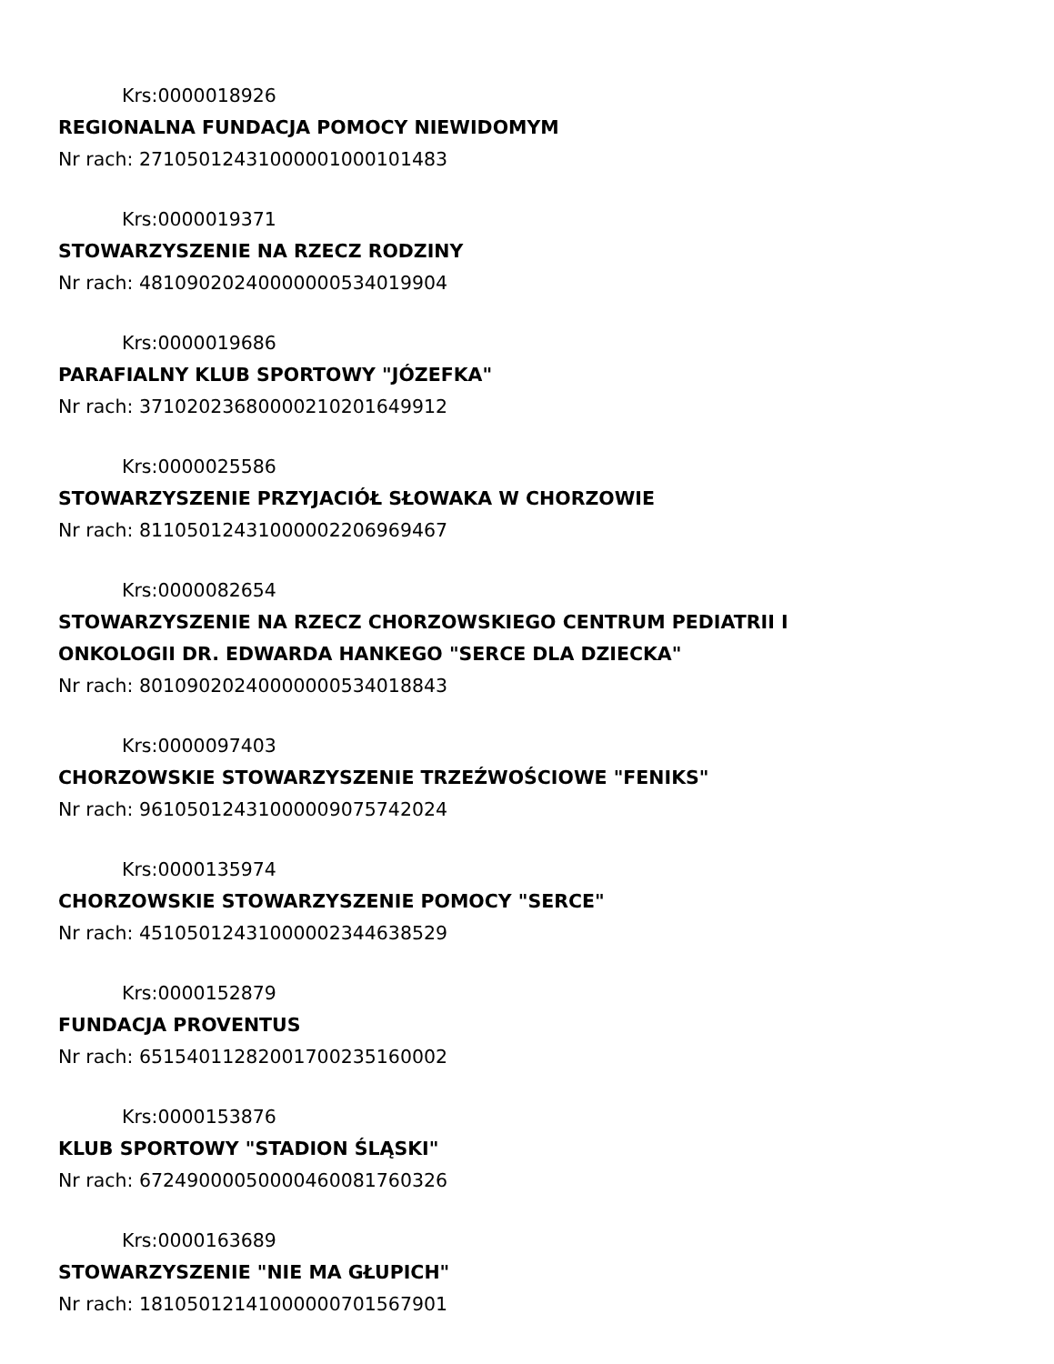Krs:0000018926
REGIONALNA FUNDACJA POMOCY NIEWIDOMYM
Nr rach: 27105012431000001000101483
Krs:0000019371
STOWARZYSZENIE NA RZECZ RODZINY
Nr rach: 48109020240000000534019904
Krs:0000019686
PARAFIALNY KLUB SPORTOWY "JÓZEFKA"
Nr rach: 37102023680000210201649912
Krs:0000025586
STOWARZYSZENIE PRZYJACIÓŁ SŁOWAKA W CHORZOWIE
Nr rach: 81105012431000002206969467
Krs:0000082654
STOWARZYSZENIE NA RZECZ CHORZOWSKIEGO CENTRUM PEDIATRII I
ONKOLOGII DR. EDWARDA HANKEGO "SERCE DLA DZIECKA"
Nr rach: 80109020240000000534018843
Krs:0000097403
CHORZOWSKIE STOWARZYSZENIE TRZEŹWOŚCIOWE "FENIKS"
Nr rach: 96105012431000009075742024
Krs:0000135974
CHORZOWSKIE STOWARZYSZENIE POMOCY "SERCE"
Nr rach: 45105012431000002344638529
Krs:0000152879
FUNDACJA PROVENTUS
Nr rach: 65154011282001700235160002
Krs:0000153876
KLUB SPORTOWY "STADION ŚLĄSKI"
Nr rach: 67249000050000460081760326
Krs:0000163689
STOWARZYSZENIE "NIE MA GŁUPICH"
Nr rach: 18105012141000000701567901